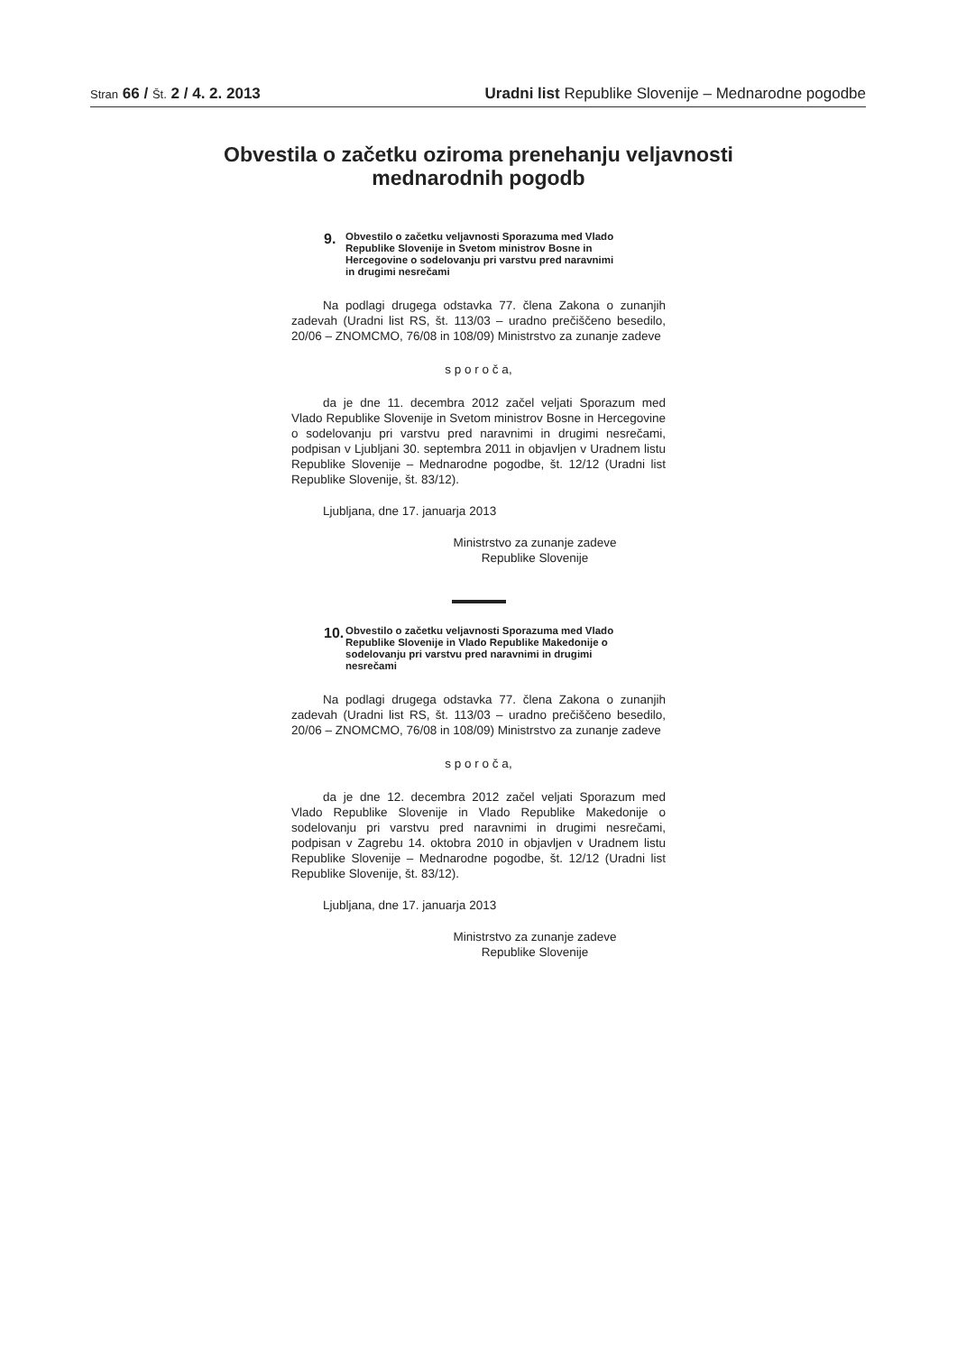Stran 66 / Št. 2 / 4. 2. 2013 Uradni list Republike Slovenije – Mednarodne pogodbe
Obvestila o začetku oziroma prenehanju veljavnosti
mednarodnih pogodb
9.
Obvestilo o začetku veljavnosti Sporazuma med Vlado Republike Slovenije in Svetom ministrov Bosne in Hercegovine o sodelovanju pri varstvu pred naravnimi in drugimi nesrečami
Na podlagi drugega odstavka 77. člena Zakona o zunanjih zadevah (Uradni list RS, št. 113/03 – uradno prečiščeno besedilo, 20/06 – ZNOMCMO, 76/08 in 108/09) Ministrstvo za zunanje zadeve
s p o r o č a,
da je dne 11. decembra 2012 začel veljati Sporazum med Vlado Republike Slovenije in Svetom ministrov Bosne in Hercegovine o sodelovanju pri varstvu pred naravnimi in drugimi nesrečami, podpisan v Ljubljani 30. septembra 2011 in objavljen v Uradnem listu Republike Slovenije – Mednarodne pogodbe, št. 12/12 (Uradni list Republike Slovenije, št. 83/12).
Ljubljana, dne 17. januarja 2013
Ministrstvo za zunanje zadeve
Republike Slovenije
10.
Obvestilo o začetku veljavnosti Sporazuma med Vlado Republike Slovenije in Vlado Republike Makedonije o sodelovanju pri varstvu pred naravnimi in drugimi nesrečami
Na podlagi drugega odstavka 77. člena Zakona o zunanjih zadevah (Uradni list RS, št. 113/03 – uradno prečiščeno besedilo, 20/06 – ZNOMCMO, 76/08 in 108/09) Ministrstvo za zunanje zadeve
s p o r o č a,
da je dne 12. decembra 2012 začel veljati Sporazum med Vlado Republike Slovenije in Vlado Republike Makedonije o sodelovanju pri varstvu pred naravnimi in drugimi nesrečami, podpisan v Zagrebu 14. oktobra 2010 in objavljen v Uradnem listu Republike Slovenije – Mednarodne pogodbe, št. 12/12 (Uradni list Republike Slovenije, št. 83/12).
Ljubljana, dne 17. januarja 2013
Ministrstvo za zunanje zadeve
Republike Slovenije